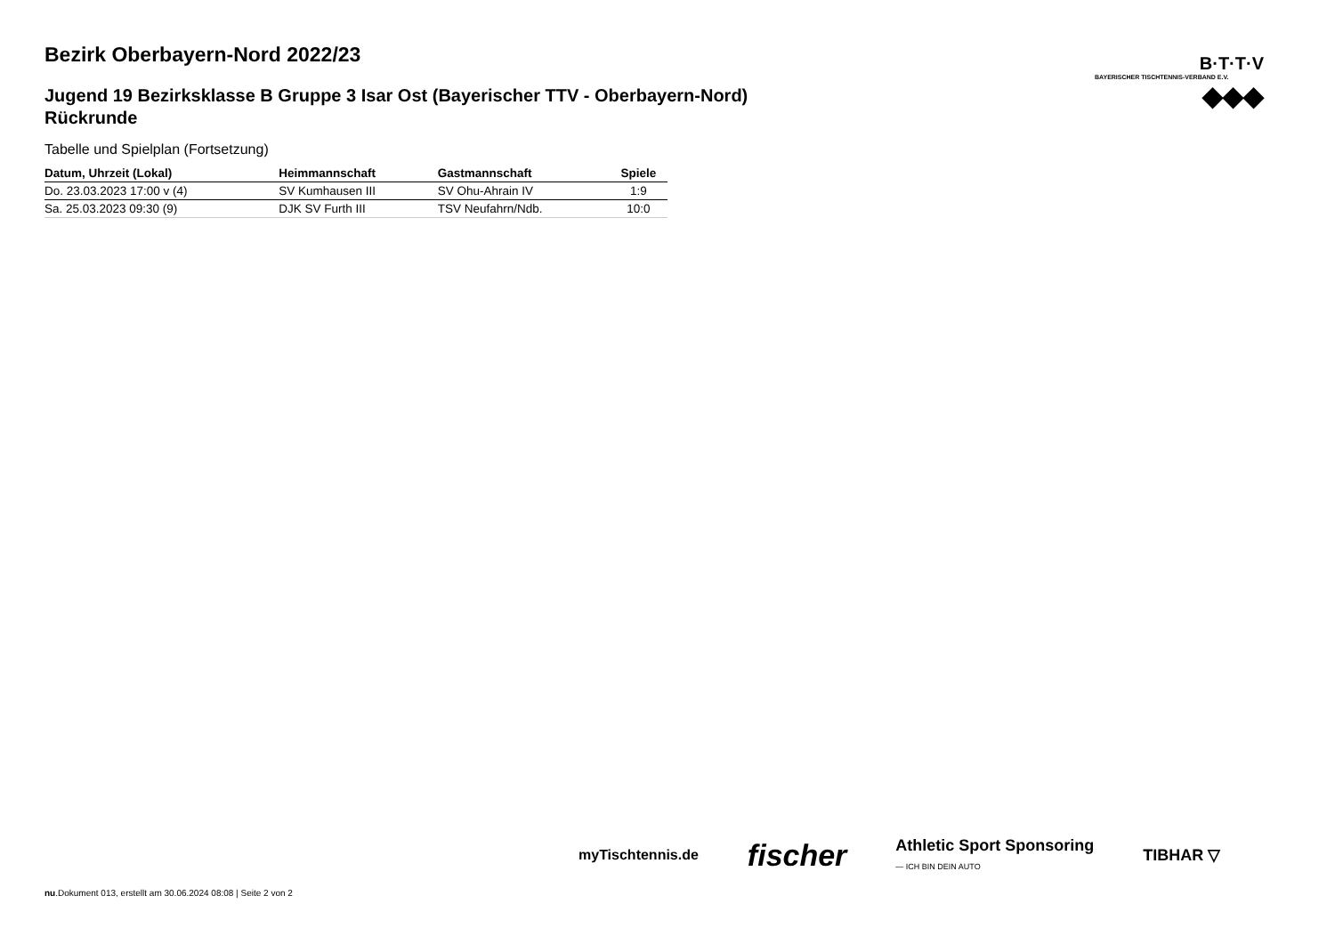Bezirk Oberbayern-Nord 2022/23
Jugend 19 Bezirksklasse B Gruppe 3 Isar Ost (Bayerischer TTV - Oberbayern-Nord) Rückrunde
Tabelle und Spielplan (Fortsetzung)
| Datum, Uhrzeit (Lokal) | Heimmannschaft | Gastmannschaft | Spiele |
| --- | --- | --- | --- |
| Do. 23.03.2023 17:00 v (4) | SV Kumhausen III | SV Ohu-Ahrain IV | 1:9 |
| Sa. 25.03.2023 09:30 (9) | DJK SV Furth III | TSV Neufahrn/Ndb. | 10:0 |
B·T·T·V
BAYERISCHER TISCHTENNIS-VERBAND E.V.
◆◆◆
myTischtennis.de fischer Athletic Sport Sponsoring
— ICH BIN DEIN AUTO TIBHAR ▽
nu.Dokument 013, erstellt am 30.06.2024 08:08 | Seite 2 von 2